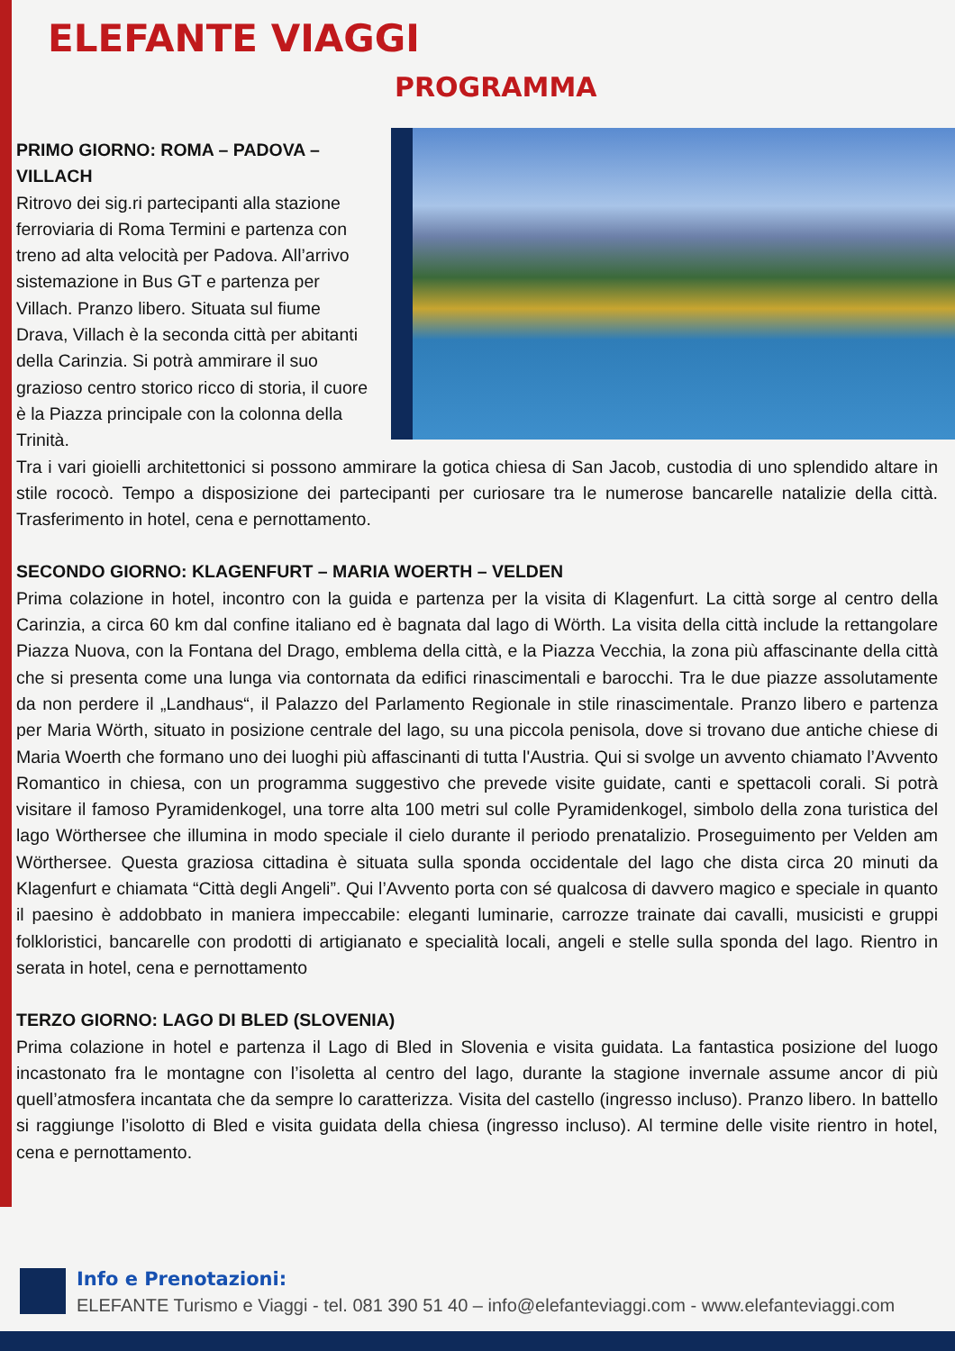ELEFANTE VIAGGI
PROGRAMMA
PRIMO GIORNO: ROMA – PADOVA – VILLACH
Ritrovo dei sig.ri partecipanti alla stazione ferroviaria di Roma Termini e partenza con treno ad alta velocità per Padova. All’arrivo sistemazione in Bus GT e partenza per Villach. Pranzo libero. Situata sul fiume Drava, Villach è la seconda città per abitanti della Carinzia. Si potrà ammirare il suo grazioso centro storico ricco di storia, il cuore è la Piazza principale con la colonna della Trinità.
Tra i vari gioielli architettonici si possono ammirare la gotica chiesa di San Jacob, custodia di uno splendido altare in stile rococò. Tempo a disposizione dei partecipanti per curiosare tra le numerose bancarelle natalizie della città. Trasferimento in hotel, cena e pernottamento.
SECONDO GIORNO: KLAGENFURT – MARIA WOERTH – VELDEN
Prima colazione in hotel, incontro con la guida e partenza per la visita di Klagenfurt. La città sorge al centro della Carinzia, a circa 60 km dal confine italiano ed è bagnata dal lago di Wörth. La visita della città include la rettangolare Piazza Nuova, con la Fontana del Drago, emblema della città, e la Piazza Vecchia, la zona più affascinante della città che si presenta come una lunga via contornata da edifici rinascimentali e barocchi. Tra le due piazze assolutamente da non perdere il „Landhaus“, il Palazzo del Parlamento Regionale in stile rinascimentale. Pranzo libero e partenza per Maria Wörth, situato in posizione centrale del lago, su una piccola penisola, dove si trovano due antiche chiese di Maria Woerth che formano uno dei luoghi più affascinanti di tutta l'Austria. Qui si svolge un avvento chiamato l’Avvento Romantico in chiesa, con un programma suggestivo che prevede visite guidate, canti e spettacoli corali. Si potrà visitare il famoso Pyramidenkogel, una torre alta 100 metri sul colle Pyramidenkogel, simbolo della zona turistica del lago Wörthersee che illumina in modo speciale il cielo durante il periodo prenatalizio. Proseguimento per Velden am Wörthersee. Questa graziosa cittadina è situata sulla sponda occidentale del lago che dista circa 20 minuti da Klagenfurt e chiamata “Città degli Angeli”. Qui l’Avvento porta con sé qualcosa di davvero magico e speciale in quanto il paesino è addobbato in maniera impeccabile: eleganti luminarie, carrozze trainate dai cavalli, musicisti e gruppi folkloristici, bancarelle con prodotti di artigianato e specialità locali, angeli e stelle sulla sponda del lago. Rientro in serata in hotel, cena e pernottamento
TERZO GIORNO: LAGO DI BLED (SLOVENIA)
Prima colazione in hotel e partenza il Lago di Bled in Slovenia e visita guidata. La fantastica posizione del luogo incastonato fra le montagne con l’isoletta al centro del lago, durante la stagione invernale assume ancor di più quell’atmosfera incantata che da sempre lo caratterizza. Visita del castello (ingresso incluso). Pranzo libero. In battello si raggiunge l’isolotto di Bled e visita guidata della chiesa (ingresso incluso). Al termine delle visite rientro in hotel, cena e pernottamento.
Info e Prenotazioni:
ELEFANTE Turismo e Viaggi - tel. 081 390 51 40 – info@elefanteviaggi.com - www.elefanteviaggi.com